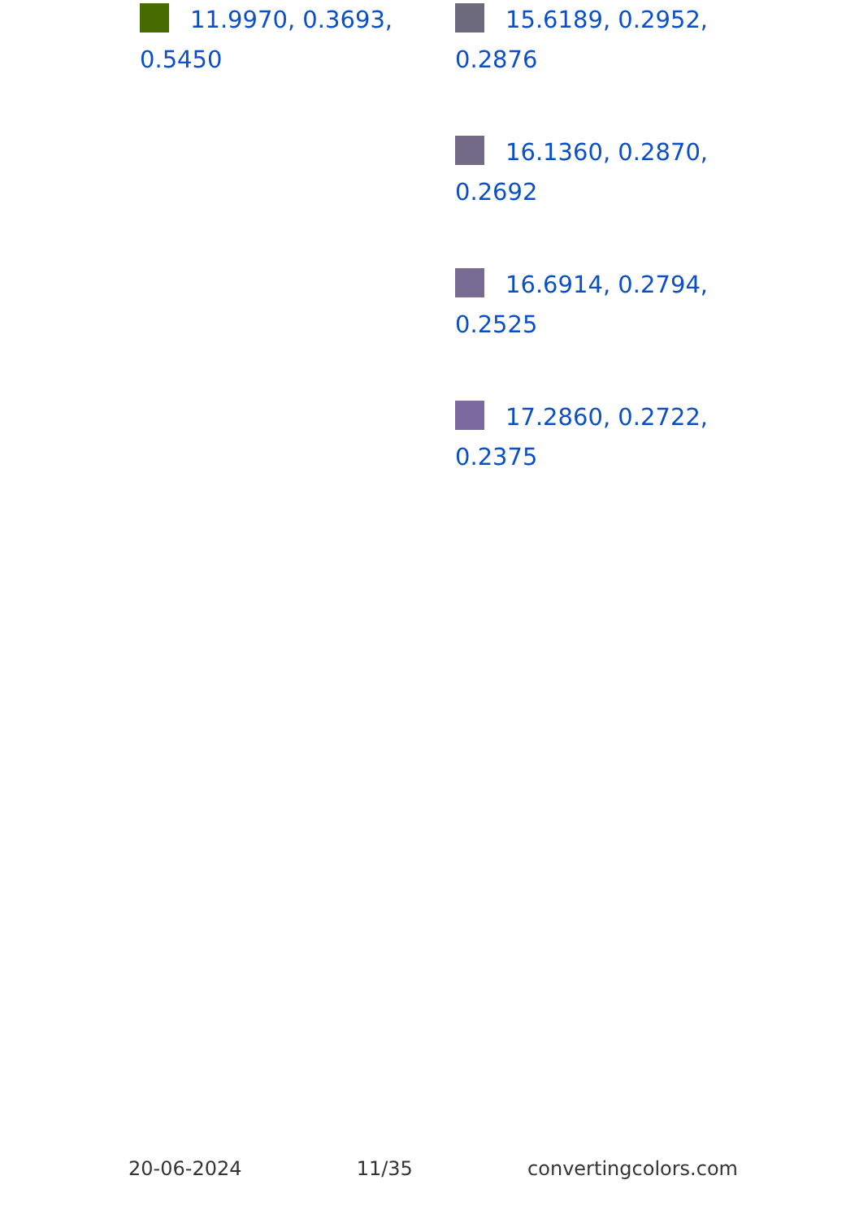11.9970, 0.3693, 0.5450 15.6189, 0.2952, 0.2876
16.1360, 0.2870, 0.2692
16.6914, 0.2794, 0.2525
17.2860, 0.2722, 0.2375
20-06-2024 11/35 convertingcolors.com